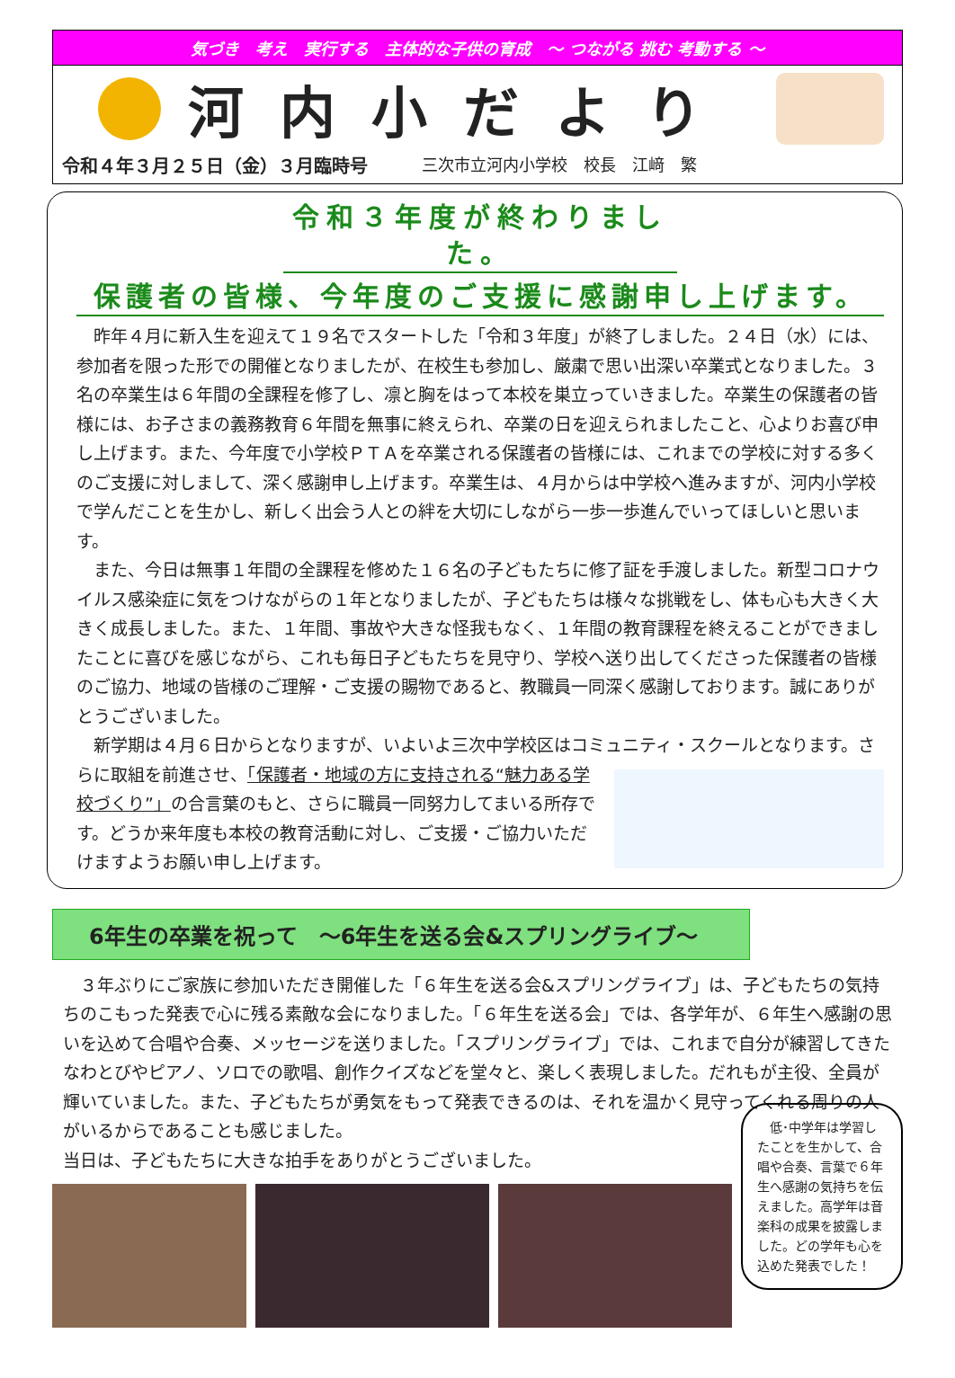気づき　考え　実行する　主体的な子供の育成　～ つながる 挑む 考動する ～
河内小だより
令和４年３月２５日（金）３月臨時号 三次市立河内小学校　校長　江﨑　繁
令和３年度が終わりました。
保護者の皆様、今年度のご支援に感謝申し上げます。
　昨年４月に新入生を迎えて１９名でスタートした「令和３年度」が終了しました。２４日（水）には、参加者を限った形での開催となりましたが、在校生も参加し、厳粛で思い出深い卒業式となりました。３名の卒業生は６年間の全課程を修了し、凛と胸をはって本校を巣立っていきました。卒業生の保護者の皆様には、お子さまの義務教育６年間を無事に終えられ、卒業の日を迎えられましたこと、心よりお喜び申し上げます。また、今年度で小学校ＰＴＡを卒業される保護者の皆様には、これまでの学校に対する多くのご支援に対しまして、深く感謝申し上げます。卒業生は、４月からは中学校へ進みますが、河内小学校で学んだことを生かし、新しく出会う人との絆を大切にしながら一歩一歩進んでいってほしいと思います。
　また、今日は無事１年間の全課程を修めた１６名の子どもたちに修了証を手渡しました。新型コロナウイルス感染症に気をつけながらの１年となりましたが、子どもたちは様々な挑戦をし、体も心も大きく大きく成長しました。また、１年間、事故や大きな怪我もなく、１年間の教育課程を終えることができましたことに喜びを感じながら、これも毎日子どもたちを見守り、学校へ送り出してくださった保護者の皆様のご協力、地域の皆様のご理解・ご支援の賜物であると、教職員一同深く感謝しております。誠にありがとうございました。
　新学期は４月６日からとなりますが、いよいよ三次中学校区はコミュニティ・スクールとなります。 さらに取組を前進させ、「保護者・地域の方に支持される“魅力ある学校づくり”」の合言葉のもと、さらに職員一同努力してまいる所存です。どうか来年度も本校の教育活動に対し、ご支援・ご協力いただけますようお願い申し上げます。
6年生の卒業を祝って　～6年生を送る会&スプリングライブ～
　３年ぶりにご家族に参加いただき開催した「６年生を送る会&スプリングライブ」は、子どもたちの気持ちのこもった発表で心に残る素敵な会になりました。「６年生を送る会」では、各学年が、６年生へ感謝の思いを込めて合唱や合奏、メッセージを送りました。「スプリングライブ」では、これまで自分が練習してきたなわとびやピアノ、ソロでの歌唱、創作クイズなどを堂々と、楽しく表現しました。だれもが主役、全員が輝いていました。また、子どもたちが勇気をもって発表できるのは、それを温かく見守ってくれる周りの人がいるからであることも感じました。
当日は、子どもたちに大きな拍手をありがとうございました。
　低･中学年は学習したことを生かして、合唱や合奏、言葉で６年生へ感謝の気持ちを伝えました。高学年は音楽科の成果を披露しました。どの学年も心を込めた発表でした！